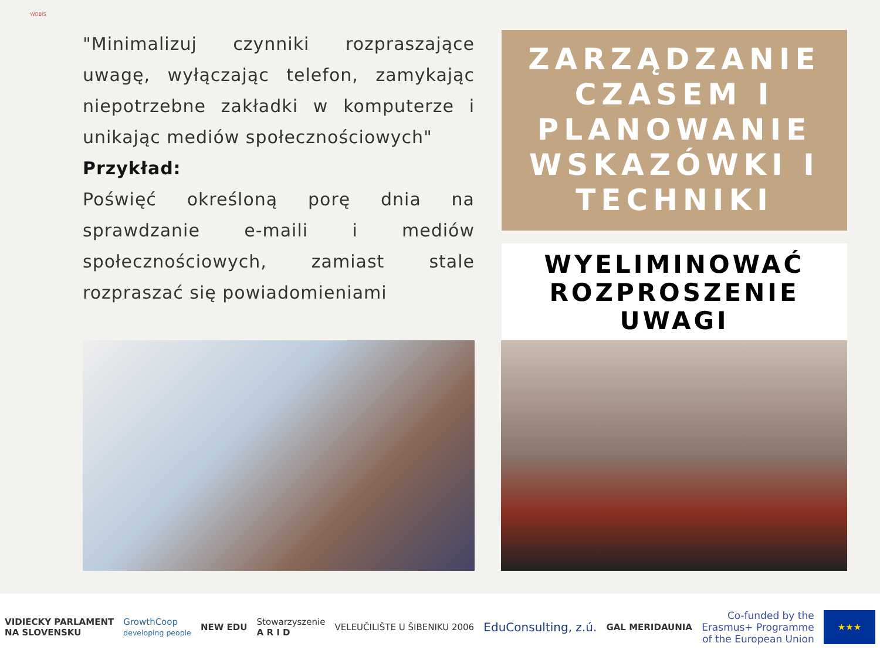WOBIS
"Minimalizuj czynniki rozpraszające uwagę, wyłączając telefon, zamykając niepotrzebne zakładki w komputerze i unikając mediów społecznościowych"
Przykład:
Poświęć określoną porę dnia na sprawdzanie e-maili i mediów społecznościowych, zamiast stale rozpraszać się powiadomieniami
ZARZĄDZANIE CZASEM I PLANOWANIE WSKAZÓWKI I TECHNIKI
WYELIMINOWAĆ ROZPROSZENIE UWAGI
VIDIECKY PARLAMENT
NA SLOVENSKU
GrowthCoop
developing people
NEW EDU
Stowarzyszenie
A R I D
VELEUČILIŠTE U ŠIBENIKU 2006
EduConsulting, z.ú.
GAL MERIDAUNIA
Co-funded by the
Erasmus+ Programme
of the European Union
★★★